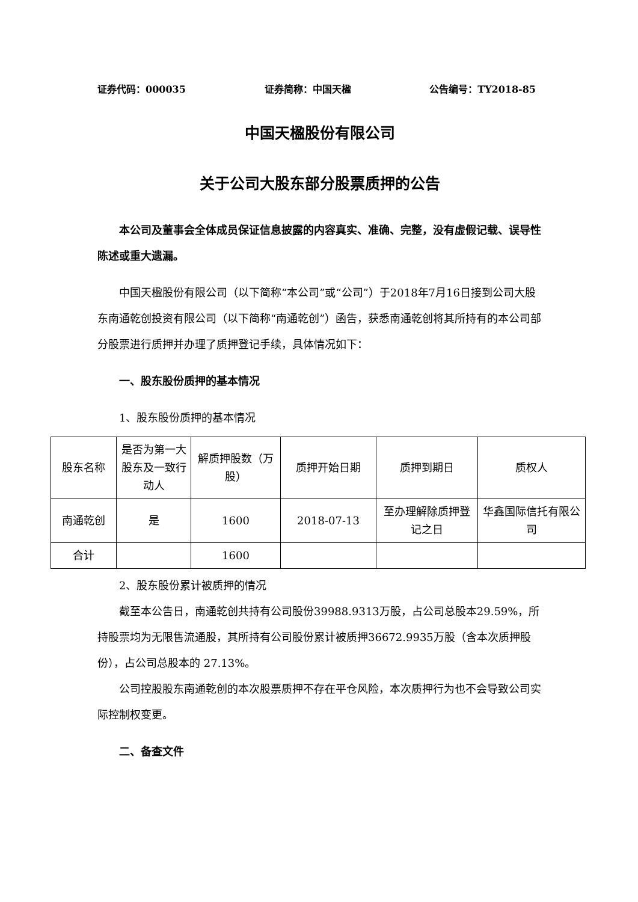证券代码：000035 证券简称：中国天楹 公告编号：TY2018-85
中国天楹股份有限公司
关于公司大股东部分股票质押的公告
本公司及董事会全体成员保证信息披露的内容真实、准确、完整，没有虚假记载、误导性陈述或重大遗漏。
中国天楹股份有限公司（以下简称“本公司”或“公司”）于2018年7月16日接到公司大股东南通乾创投资有限公司（以下简称“南通乾创”）函告，获悉南通乾创将其所持有的本公司部分股票进行质押并办理了质押登记手续，具体情况如下：
一、股东股份质押的基本情况
1、股东股份质押的基本情况
| 股东名称 | 是否为第一大股东及一致行动人 | 解质押股数（万股） | 质押开始日期 | 质押到期日 | 质权人 |
| 南通乾创 | 是 | 1600 | 2018-07-13 | 至办理解除质押登记之日 | 华鑫国际信托有限公司 |
| 合计 | | 1600 | | | |
2、股东股份累计被质押的情况
截至本公告日，南通乾创共持有公司股份39988.9313万股，占公司总股本29.59%，所持股票均为无限售流通股，其所持有公司股份累计被质押36672.9935万股（含本次质押股份），占公司总股本的 27.13%。
公司控股股东南通乾创的本次股票质押不存在平仓风险，本次质押行为也不会导致公司实际控制权变更。
二、备查文件